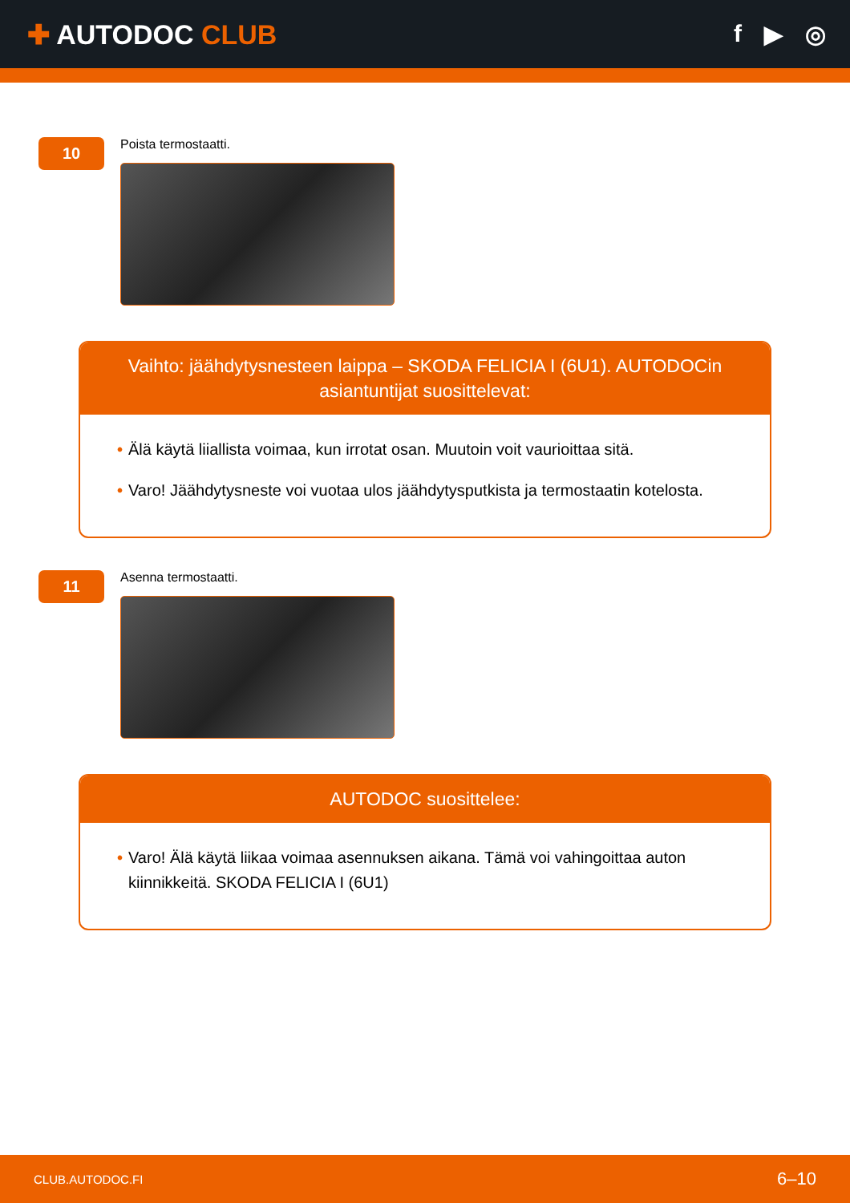✚ AUTODOC CLUB f ▶ ◎
10
Poista termostaatti.
Vaihto: jäähdytysnesteen laippa – SKODA FELICIA I (6U1). AUTODOCin asiantuntijat suosittelevat:
• Älä käytä liiallista voimaa, kun irrotat osan. Muutoin voit vaurioittaa sitä.
• Varo! Jäähdytysneste voi vuotaa ulos jäähdytysputkista ja termostaatin kotelosta.
11
Asenna termostaatti.
AUTODOC suosittelee:
• Varo! Älä käytä liikaa voimaa asennuksen aikana. Tämä voi vahingoittaa auton kiinnikkeitä. SKODA FELICIA I (6U1)
CLUB.AUTODOC.FI 6–10